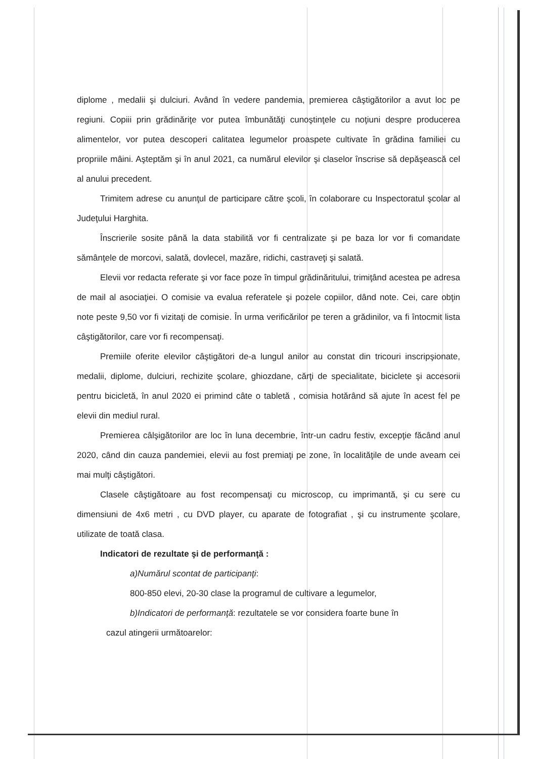diplome , medalii şi dulciuri. Având în vedere pandemia, premierea câştigătorilor a avut loc pe regiuni. Copiii prin grădinăriţe vor putea îmbunătăţi cunoştinţele cu noţiuni despre producerea alimentelor, vor putea descoperi calitatea legumelor proaspete cultivate în grădina familiei cu propriile mâini. Aşteptăm şi în anul 2021, ca numărul elevilor şi claselor înscrise să depăşească cel al anului precedent.
Trimitem adrese cu anunţul de participare către şcoli, în colaborare cu Inspectoratul şcolar al Judeţului Harghita.
Înscrierile sosite până la data stabilită vor fi centralizate şi pe baza lor vor fi comandate sămânţele de morcovi, salată, dovlecel, mazăre, ridichi, castraveţi şi salată.
Elevii vor redacta referate şi vor face poze în timpul grădinăritului, trimiţând acestea pe adresa de mail al asociaţiei. O comisie va evalua referatele şi pozele copiilor, dând note. Cei, care obţin note peste 9,50 vor fi vizitaţi de comisie. În urma verificărilor pe teren a grădinilor, va fi întocmit lista câştigătorilor, care vor fi recompensaţi.
Premiile oferite elevilor câştigători de-a lungul anilor au constat din tricouri inscripşionate, medalii, diplome, dulciuri, rechizite şcolare, ghiozdane, cărţi de specialitate, biciclete şi accesorii pentru bicicletă, în anul 2020 ei primind câte o tabletă , comisia hotărând să ajute în acest fel pe elevii din mediul rural.
Premierea câlşigătorilor are loc în luna decembrie, într-un cadru festiv, excepţie făcând anul 2020, când din cauza pandemiei, elevii au fost premiaţi pe zone, în localităţile de unde aveam cei mai mulţi câştigători.
Clasele câştigătoare au fost recompensaţi cu microscop, cu imprimantă, şi cu sere cu dimensiuni de 4x6 metri , cu DVD player, cu aparate de fotografiat , şi cu instrumente şcolare, utilizate de toată clasa.
Indicatori de rezultate şi de performanţă :
a)Numărul scontat de participanţi:
800-850 elevi, 20-30 clase la programul de cultivare a legumelor,
b)Indicatori de performanţă: rezultatele se vor considera foarte bune în
cazul atingerii următoarelor: